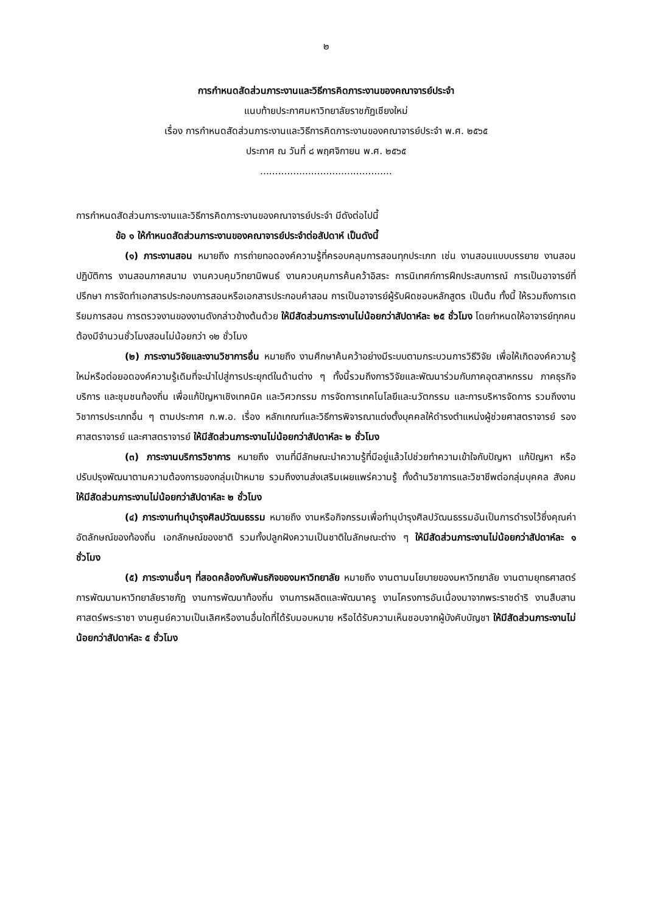๒
การกำหนดสัดส่วนภาระงานและวิธีการคิดภาระงานของคณาจารย์ประจำ
แนบท้ายประกาศมหาวิทยาลัยราชภัฏเชียงใหม่
เรื่อง การกำหนดสัดส่วนภาระงานและวิธีการคิดภาระงานของคณาจารย์ประจำ พ.ศ. ๒๕๖๕
ประกาศ ณ วันที่ ๘ พฤศจิกายน พ.ศ. ๒๕๖๕
............................................
การกำหนดสัดส่วนภาระงานและวิธีการคิดภาระงานของคณาจารย์ประจำ มีดังต่อไปนี้
ข้อ ๑ ให้กำหนดสัดส่วนภาระงานของคณาจารย์ประจำต่อสัปดาห์ เป็นดังนี้
(๑) ภาระงานสอน หมายถึง การถ่ายทอดองค์ความรู้ที่ครอบคลุมการสอนทุกประเภท เช่น งานสอนแบบบรรยาย งานสอนปฏิบัติการ งานสอนภาคสนาม งานควบคุมวิทยานิพนธ์ งานควบคุมการค้นคว้าอิสระ การนิเทศก์การฝึกประสบการณ์ การเป็นอาจารย์ที่ปรึกษา การจัดทำเอกสารประกอบการสอนหรือเอกสารประกอบคำสอน การเป็นอาจารย์ผู้รับผิดชอบหลักสูตร เป็นต้น ทั้งนี้ ให้รวมถึงการเตรียมการสอน การตรวจงานของงานดังกล่าวข้างต้นด้วย ให้มีสัดส่วนภาระงานไม่น้อยกว่าสัปดาห์ละ ๒๕ ชั่วโมง โดยกำหนดให้อาจารย์ทุกคนต้องมีจำนวนชั่วโมงสอนไม่น้อยกว่า ๑๒ ชั่วโมง
(๒) ภาระงานวิจัยและงานวิชาการอื่น หมายถึง งานศึกษาค้นคว้าอย่างมีระบบตามกระบวนการวิธีวิจัย เพื่อให้เกิดองค์ความรู้ใหม่หรือต่อยอดองค์ความรู้เดิมที่จะนำไปสู่การประยุกต์ในด้านต่าง ๆ ทั้งนี้รวมถึงการวิจัยและพัฒนาร่วมกับภาคอุตสาหกรรม ภาคธุรกิจบริการ และชุมชนท้องถิ่น เพื่อแก้ปัญหาเชิงเทคนิค และวิศวกรรม การจัดการเทคโนโลยีและนวัตกรรม และการบริหารจัดการ รวมถึงงานวิชาการประเภทอื่น ๆ ตามประกาศ ก.พ.อ. เรื่อง หลักเกณฑ์และวิธีการพิจารณาแต่งตั้งบุคคลให้ดำรงตำแหน่งผู้ช่วยศาสตราจารย์ รองศาสตราจารย์ และศาสตราจารย์ ให้มีสัดส่วนภาระงานไม่น้อยกว่าสัปดาห์ละ ๒ ชั่วโมง
(๓) ภาระงานบริการวิชาการ หมายถึง งานที่มีลักษณะนำความรู้ที่มีอยู่แล้วไปช่วยทำความเข้าใจกับปัญหา แก้ปัญหา หรือปรับปรุงพัฒนาตามความต้องการของกลุ่มเป้าหมาย รวมถึงงานส่งเสริมเผยแพร่ความรู้ ทั้งด้านวิชาการและวิชาชีพต่อกลุ่มบุคคล สังคม ให้มีสัดส่วนภาระงานไม่น้อยกว่าสัปดาห์ละ ๒ ชั่วโมง
(๔) ภาระงานทำนุบำรุงศิลปวัฒนธรรม หมายถึง งานหรือกิจกรรมเพื่อทำนุบำรุงศิลปวัฒนธรรมอันเป็นการดำรงไว้ซึ่งคุณค่า อัตลักษณ์ของท้องถิ่น เอกลักษณ์ของชาติ รวมทั้งปลูกฝังความเป็นชาติในลักษณะต่าง ๆ ให้มีสัดส่วนภาระงานไม่น้อยกว่าสัปดาห์ละ ๑ ชั่วโมง
(๕) ภาระงานอื่นๆ ที่สอดคล้องกับพันธกิจของมหาวิทยาลัย หมายถึง งานตามนโยบายของมหาวิทยาลัย งานตามยุทธศาสตร์การพัฒนามหาวิทยาลัยราชภัฏ งานการพัฒนาท้องถิ่น งานการผลิตและพัฒนาครู งานโครงการอันเนื่องมาจากพระราชดำริ งานสืบสานศาสตร์พระราชา งานศูนย์ความเป็นเลิศหรืองานอื่นใดที่ได้รับมอบหมาย หรือได้รับความเห็นชอบจากผู้บังคับบัญชา ให้มีสัดส่วนภาระงานไม่น้อยกว่าสัปดาห์ละ ๕ ชั่วโมง